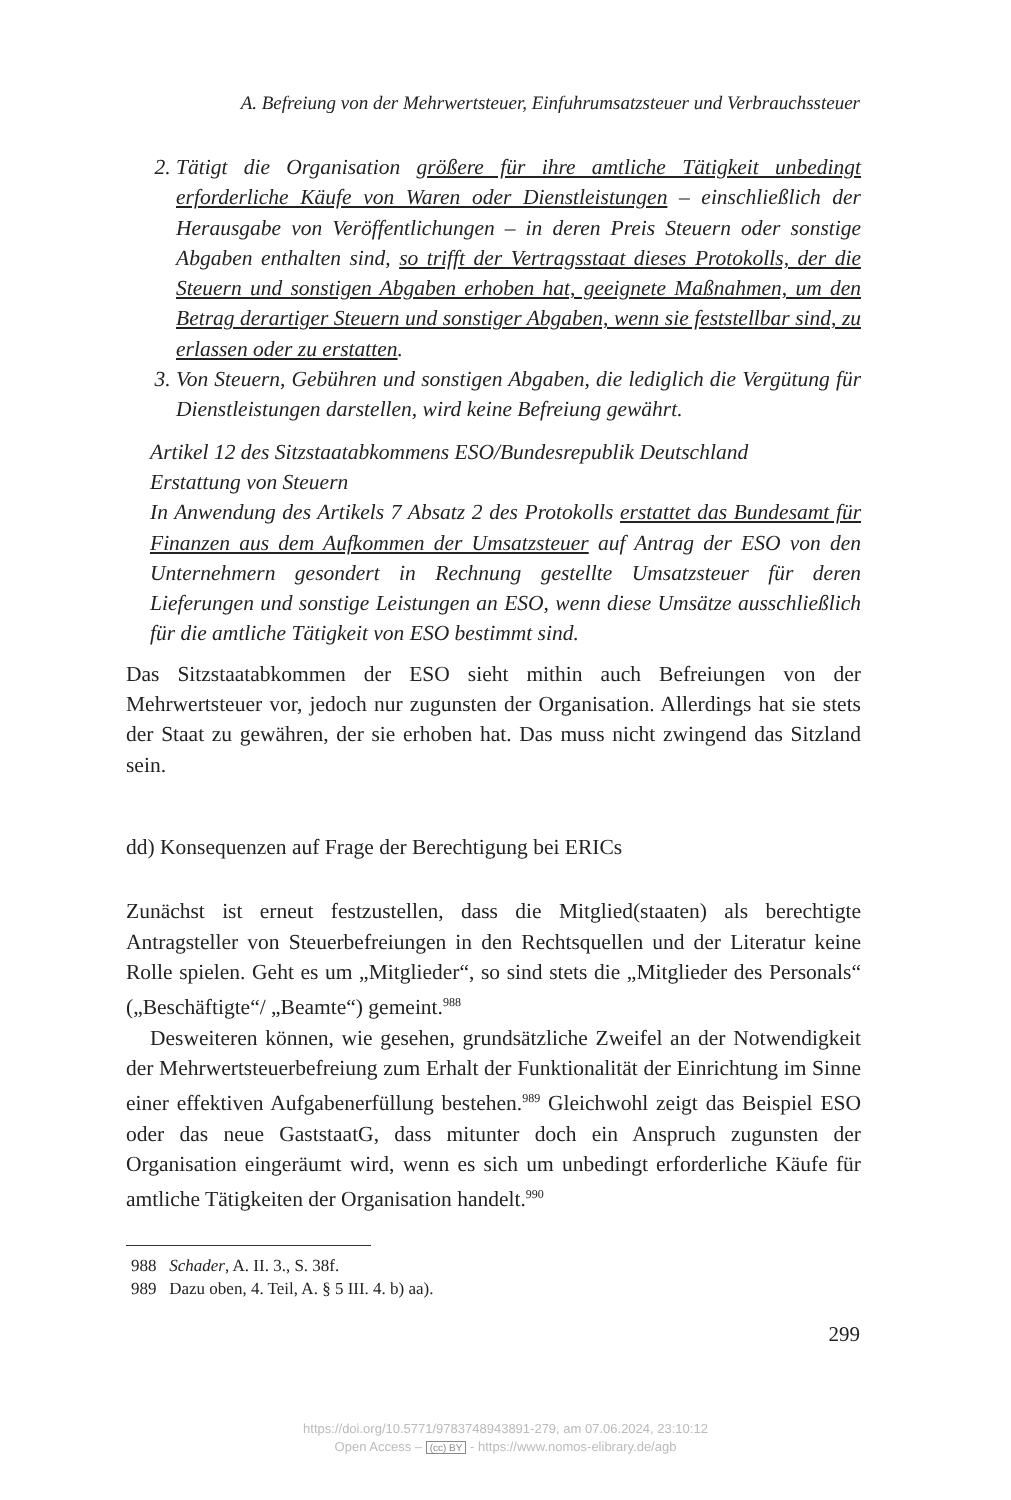A. Befreiung von der Mehrwertsteuer, Einfuhrumsatzsteuer und Verbrauchssteuer
2. Tätigt die Organisation größere für ihre amtliche Tätigkeit unbedingt erforderliche Käufe von Waren oder Dienstleistungen – einschließlich der Herausgabe von Veröffentlichungen – in deren Preis Steuern oder sonstige Abgaben enthalten sind, so trifft der Vertragsstaat dieses Protokolls, der die Steuern und sonstigen Abgaben erhoben hat, geeignete Maßnahmen, um den Betrag derartiger Steuern und sonstiger Abgaben, wenn sie feststellbar sind, zu erlassen oder zu erstatten.
3. Von Steuern, Gebühren und sonstigen Abgaben, die lediglich die Vergütung für Dienstleistungen darstellen, wird keine Befreiung gewährt.
Artikel 12 des Sitzstaatabkommens ESO/Bundesrepublik Deutschland
Erstattung von Steuern
In Anwendung des Artikels 7 Absatz 2 des Protokolls erstattet das Bundesamt für Finanzen aus dem Aufkommen der Umsatzsteuer auf Antrag der ESO von den Unternehmern gesondert in Rechnung gestellte Umsatzsteuer für deren Lieferungen und sonstige Leistungen an ESO, wenn diese Umsätze ausschließlich für die amtliche Tätigkeit von ESO bestimmt sind.
Das Sitzstaatabkommen der ESO sieht mithin auch Befreiungen von der Mehrwertsteuer vor, jedoch nur zugunsten der Organisation. Allerdings hat sie stets der Staat zu gewähren, der sie erhoben hat. Das muss nicht zwingend das Sitzland sein.
dd) Konsequenzen auf Frage der Berechtigung bei ERICs
Zunächst ist erneut festzustellen, dass die Mitglied(staaten) als berechtigte Antragsteller von Steuerbefreiungen in den Rechtsquellen und der Literatur keine Rolle spielen. Geht es um „Mitglieder“, so sind stets die „Mitglieder des Personals“ („Beschäftigte“/ „Beamte“) gemeint.<sup>988</sup>
Desweiteren können, wie gesehen, grundsätzliche Zweifel an der Notwendigkeit der Mehrwertsteuerbefreiung zum Erhalt der Funktionalität der Einrichtung im Sinne einer effektiven Aufgabenerfüllung bestehen.<sup>989</sup> Gleichwohl zeigt das Beispiel ESO oder das neue GaststaatG, dass mitunter doch ein Anspruch zugunsten der Organisation eingeräumt wird, wenn es sich um unbedingt erforderliche Käufe für amtliche Tätigkeiten der Organisation handelt.<sup>990</sup>
988 Schader, A. II. 3., S. 38f.
989 Dazu oben, 4. Teil, A. § 5 III. 4. b) aa).
299
https://doi.org/10.5771/9783748943891-279, am 07.06.2024, 23:10:12
Open Access – (cc) BY - https://www.nomos-elibrary.de/agb